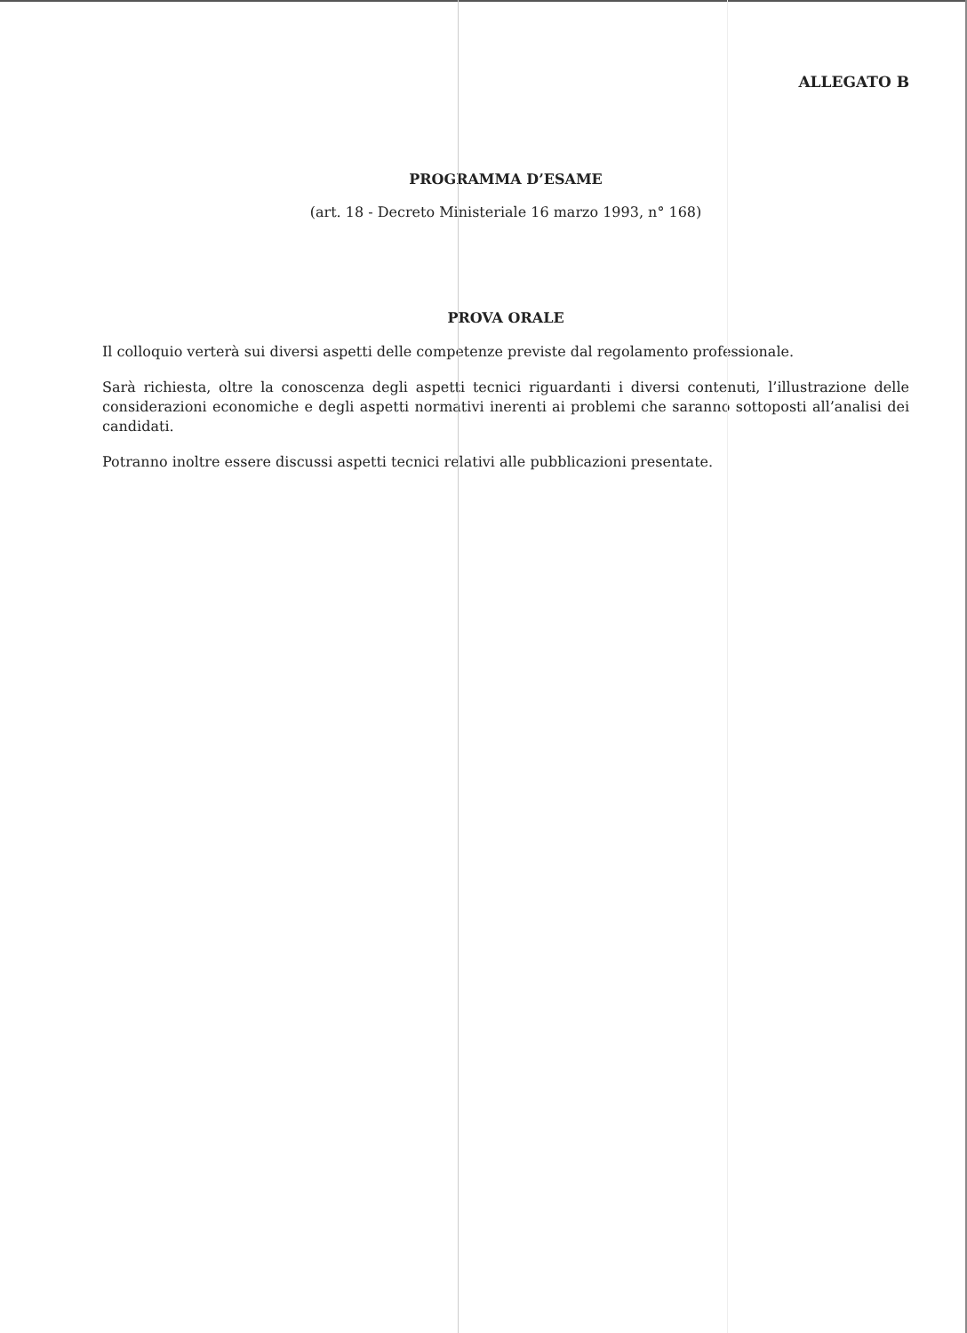ALLEGATO B
PROGRAMMA D’ESAME
(art. 18 - Decreto Ministeriale 16 marzo 1993, n° 168)
PROVA ORALE
Il colloquio verterà sui diversi aspetti delle competenze previste dal regolamento professionale.
Sarà richiesta, oltre la conoscenza degli aspetti tecnici riguardanti i diversi contenuti, l’illustrazione delle considerazioni economiche e degli aspetti normativi inerenti ai problemi che saranno sottoposti all’analisi dei candidati.
Potranno inoltre essere discussi aspetti tecnici relativi alle pubblicazioni presentate.